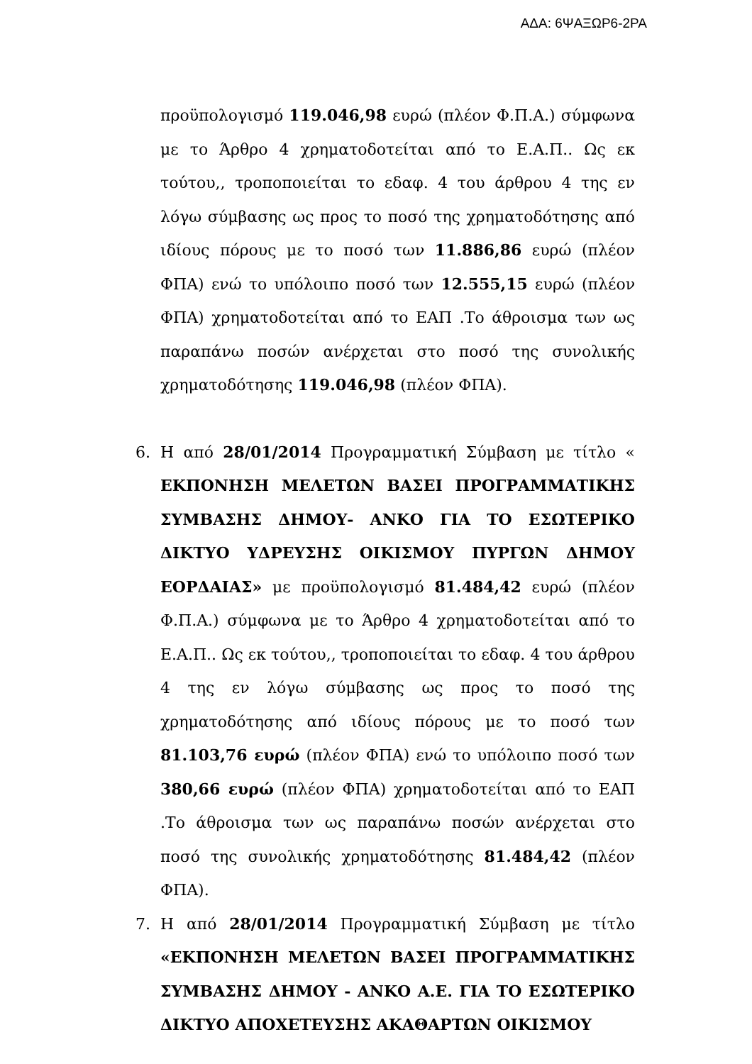ΑΔΑ: 6ΨΑΞΩΡ6-2ΡΑ
προϋπολογισμό 119.046,98 ευρώ (πλέον Φ.Π.Α.) σύμφωνα με το Άρθρο 4 χρηματοδοτείται από το Ε.Α.Π.. Ως εκ τούτου,, τροποποιείται το εδαφ. 4 του άρθρου 4 της εν λόγω σύμβασης ως προς το ποσό της χρηματοδότησης από ιδίους πόρους με το ποσό των 11.886,86 ευρώ (πλέον ΦΠΑ) ενώ το υπόλοιπο ποσό των 12.555,15 ευρώ (πλέον ΦΠΑ) χρηματοδοτείται από το ΕΑΠ .Το άθροισμα των ως παραπάνω ποσών ανέρχεται στο ποσό της συνολικής χρηματοδότησης 119.046,98 (πλέον ΦΠΑ).
6. Η από 28/01/2014 Προγραμματική Σύμβαση με τίτλο « ΕΚΠΟΝΗΣΗ ΜΕΛΕΤΩΝ ΒΑΣΕΙ ΠΡΟΓΡΑΜΜΑΤΙΚΗΣ ΣΥΜΒΑΣΗΣ ΔΗΜΟΥ- ΑΝΚΟ ΓΙΑ ΤΟ ΕΣΩΤΕΡΙΚΟ ΔΙΚΤΥΟ ΥΔΡΕΥΣΗΣ ΟΙΚΙΣΜΟΥ ΠΥΡΓΩΝ ΔΗΜΟΥ ΕΟΡΔΑΙΑΣ» με προϋπολογισμό 81.484,42 ευρώ (πλέον Φ.Π.Α.) σύμφωνα με το Άρθρο 4 χρηματοδοτείται από το Ε.Α.Π.. Ως εκ τούτου,, τροποποιείται το εδαφ. 4 του άρθρου 4 της εν λόγω σύμβασης ως προς το ποσό της χρηματοδότησης από ιδίους πόρους με το ποσό των 81.103,76 ευρώ (πλέον ΦΠΑ) ενώ το υπόλοιπο ποσό των 380,66 ευρώ (πλέον ΦΠΑ) χρηματοδοτείται από το ΕΑΠ .Το άθροισμα των ως παραπάνω ποσών ανέρχεται στο ποσό της συνολικής χρηματοδότησης 81.484,42 (πλέον ΦΠΑ).
7. Η από 28/01/2014 Προγραμματική Σύμβαση με τίτλο «ΕΚΠΟΝΗΣΗ ΜΕΛΕΤΩΝ ΒΑΣΕΙ ΠΡΟΓΡΑΜΜΑΤΙΚΗΣ ΣΥΜΒΑΣΗΣ ΔΗΜΟΥ - ΑΝΚΟ Α.Ε. ΓΙΑ ΤΟ ΕΣΩΤΕΡΙΚΟ ΔΙΚΤΥΟ ΑΠΟΧΕΤΕΥΣΗΣ ΑΚΑΘΑΡΤΩΝ ΟΙΚΙΣΜΟΥ